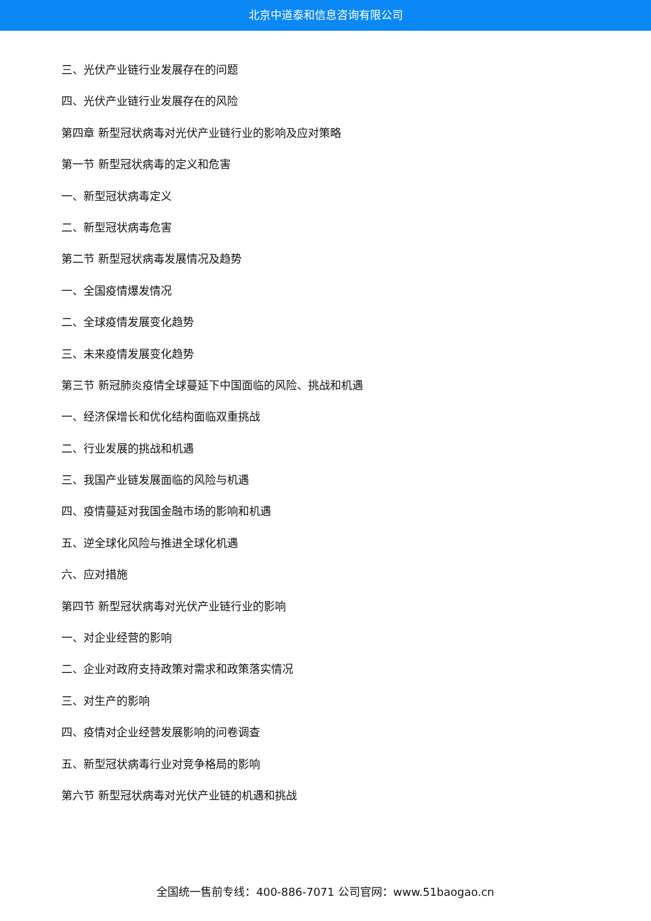北京中道泰和信息咨询有限公司
三、光伏产业链行业发展存在的问题
四、光伏产业链行业发展存在的风险
第四章 新型冠状病毒对光伏产业链行业的影响及应对策略
第一节 新型冠状病毒的定义和危害
一、新型冠状病毒定义
二、新型冠状病毒危害
第二节 新型冠状病毒发展情况及趋势
一、全国疫情爆发情况
二、全球疫情发展变化趋势
三、未来疫情发展变化趋势
第三节 新冠肺炎疫情全球蔓延下中国面临的风险、挑战和机遇
一、经济保增长和优化结构面临双重挑战
二、行业发展的挑战和机遇
三、我国产业链发展面临的风险与机遇
四、疫情蔓延对我国金融市场的影响和机遇
五、逆全球化风险与推进全球化机遇
六、应对措施
第四节 新型冠状病毒对光伏产业链行业的影响
一、对企业经营的影响
二、企业对政府支持政策对需求和政策落实情况
三、对生产的影响
四、疫情对企业经营发展影响的问卷调查
五、新型冠状病毒行业对竞争格局的影响
第六节 新型冠状病毒对光伏产业链的机遇和挑战
全国统一售前专线：400-886-7071 公司官网：www.51baogao.cn